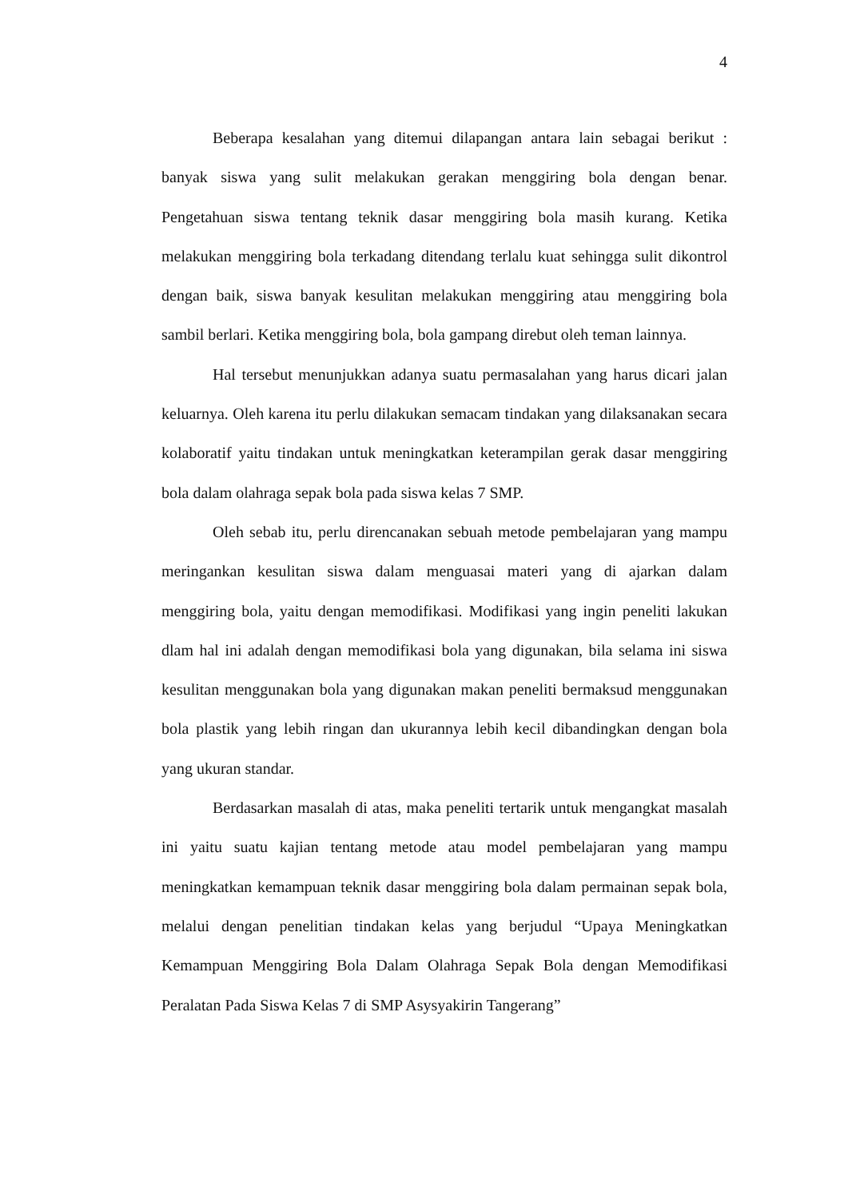4
Beberapa kesalahan yang ditemui dilapangan antara lain sebagai berikut : banyak siswa yang sulit melakukan gerakan menggiring bola dengan benar. Pengetahuan siswa tentang teknik dasar menggiring bola masih kurang. Ketika melakukan menggiring bola terkadang ditendang terlalu kuat sehingga sulit dikontrol dengan baik, siswa banyak kesulitan melakukan menggiring atau menggiring bola sambil berlari. Ketika menggiring bola, bola gampang direbut oleh teman lainnya.
Hal tersebut menunjukkan adanya suatu permasalahan yang harus dicari jalan keluarnya. Oleh karena itu perlu dilakukan semacam tindakan yang dilaksanakan secara kolaboratif yaitu tindakan untuk meningkatkan keterampilan gerak dasar menggiring bola dalam olahraga sepak bola pada siswa kelas 7 SMP.
Oleh sebab itu, perlu direncanakan sebuah metode pembelajaran yang mampu meringankan kesulitan siswa dalam menguasai materi yang di ajarkan dalam menggiring bola, yaitu dengan memodifikasi. Modifikasi yang ingin peneliti lakukan dlam hal ini adalah dengan memodifikasi bola yang digunakan, bila selama ini siswa kesulitan menggunakan bola yang digunakan makan peneliti bermaksud menggunakan bola plastik yang lebih ringan dan ukurannya lebih kecil dibandingkan dengan bola yang ukuran standar.
Berdasarkan masalah di atas, maka peneliti tertarik untuk mengangkat masalah ini yaitu suatu kajian tentang metode atau model pembelajaran yang mampu meningkatkan kemampuan teknik dasar menggiring bola dalam permainan sepak bola, melalui dengan penelitian tindakan kelas yang berjudul “Upaya Meningkatkan Kemampuan Menggiring Bola Dalam Olahraga Sepak Bola dengan Memodifikasi Peralatan Pada Siswa Kelas 7 di SMP Asysyakirin Tangerang”